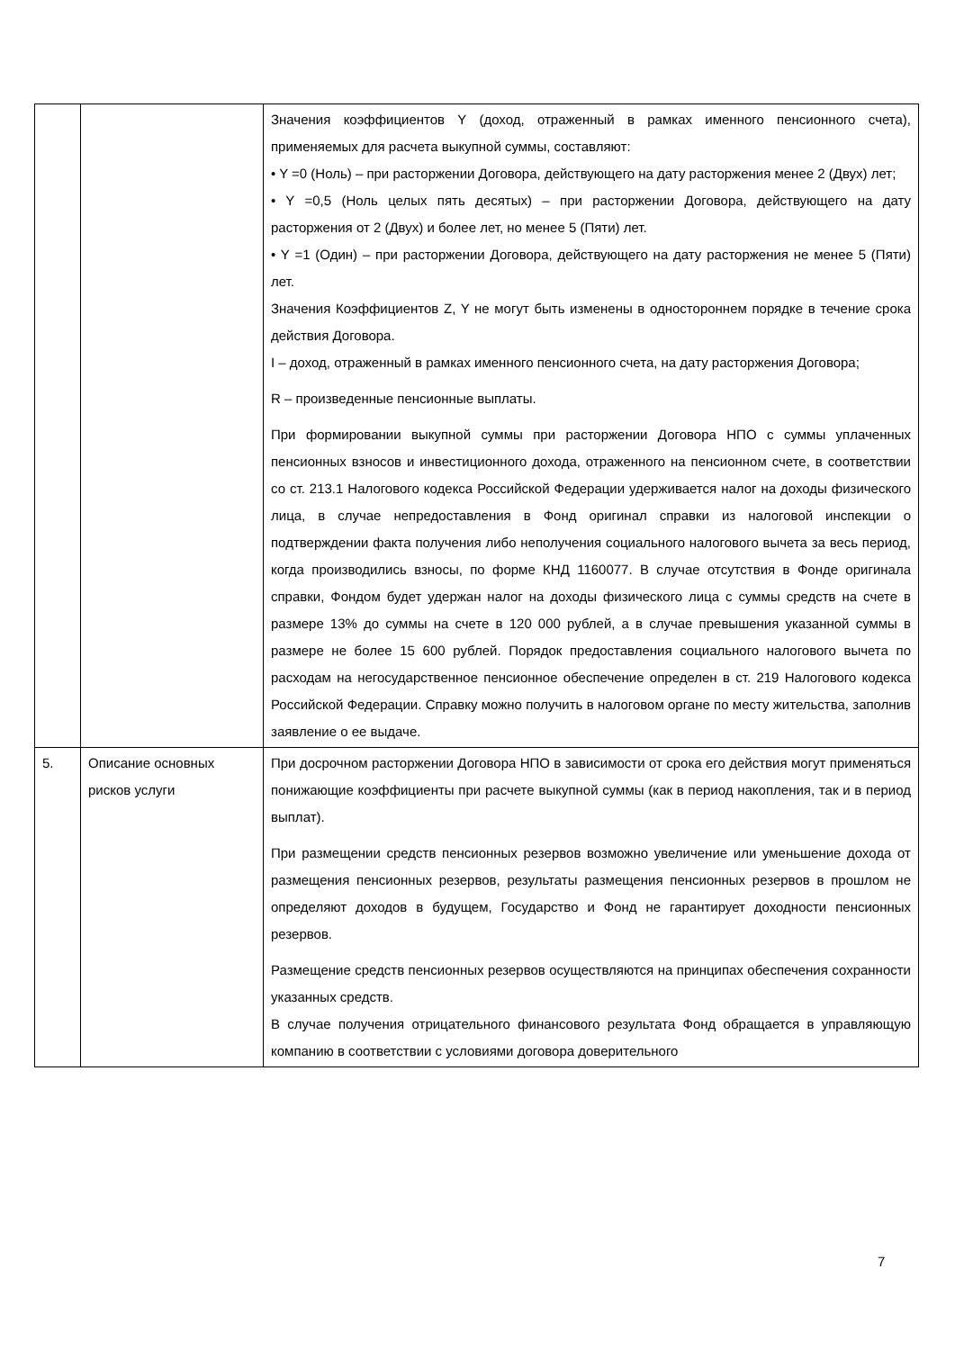| | | Значения коэффициентов Y (доход, отраженный в рамках именного пенсионного счета), применяемых для расчета выкупной суммы, составляют: • Y =0 (Ноль) – при расторжении Договора, действующего на дату расторжения менее 2 (Двух) лет; • Y =0,5 (Ноль целых пять десятых) – при расторжении Договора, действующего на дату расторжения от 2 (Двух) и более лет, но менее 5 (Пяти) лет. • Y =1 (Один) – при расторжении Договора, действующего на дату расторжения не менее 5 (Пяти) лет. Значения Коэффициентов Z, Y не могут быть изменены в одностороннем порядке в течение срока действия Договора. I – доход, отраженный в рамках именного пенсионного счета, на дату расторжения Договора; R – произведенные пенсионные выплаты. При формировании выкупной суммы при расторжении Договора НПО с суммы уплаченных пенсионных взносов и инвестиционного дохода, отраженного на пенсионном счете, в соответствии со ст. 213.1 Налогового кодекса Российской Федерации удерживается налог на доходы физического лица, в случае непредоставления в Фонд оригинал справки из налоговой инспекции о подтверждении факта получения либо неполучения социального налогового вычета за весь период, когда производились взносы, по форме КНД 1160077. В случае отсутствия в Фонде оригинала справки, Фондом будет удержан налог на доходы физического лица с суммы средств на счете в размере 13% до суммы на счете в 120 000 рублей, а в случае превышения указанной суммы в размере не более 15 600 рублей. Порядок предоставления социального налогового вычета по расходам на негосударственное пенсионное обеспечение определен в ст. 219 Налогового кодекса Российской Федерации. Справку можно получить в налоговом органе по месту жительства, заполнив заявление о ее выдаче. |
| 5. | Описание основных рисков услуги | При досрочном расторжении Договора НПО в зависимости от срока его действия могут применяться понижающие коэффициенты при расчете выкупной суммы (как в период накопления, так и в период выплат). При размещении средств пенсионных резервов возможно увеличение или уменьшение дохода от размещения пенсионных резервов, результаты размещения пенсионных резервов в прошлом не определяют доходов в будущем, Государство и Фонд не гарантирует доходности пенсионных резервов. Размещение средств пенсионных резервов осуществляются на принципах обеспечения сохранности указанных средств. В случае получения отрицательного финансового результата Фонд обращается в управляющую компанию в соответствии с условиями договора доверительного |
7